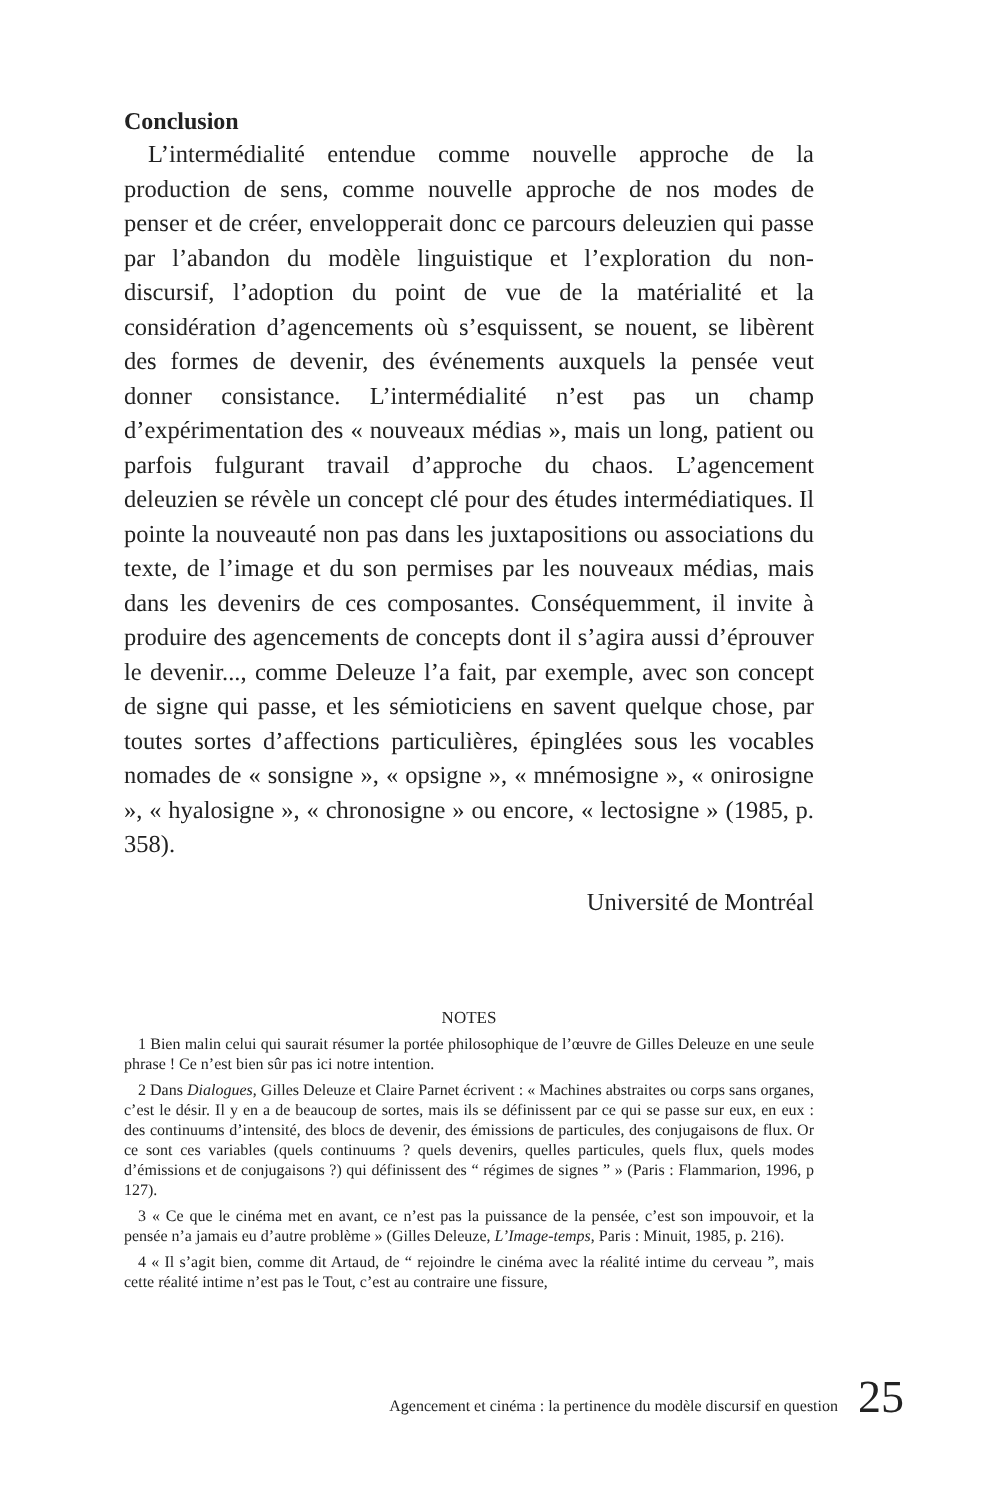Conclusion
L’intermédialité entendue comme nouvelle approche de la production de sens, comme nouvelle approche de nos modes de penser et de créer, envelopperait donc ce parcours deleuzien qui passe par l’abandon du modèle linguistique et l’exploration du non-discursif, l’adoption du point de vue de la matérialité et la considération d’agencements où s’esquissent, se nouent, se libèrent des formes de devenir, des événements auxquels la pensée veut donner consistance. L’intermédialité n’est pas un champ d’expérimentation des « nouveaux médias », mais un long, patient ou parfois fulgurant travail d’approche du chaos. L’agencement deleuzien se révèle un concept clé pour des études intermédiatiques. Il pointe la nouveauté non pas dans les juxtapositions ou associations du texte, de l’image et du son permises par les nouveaux médias, mais dans les devenirs de ces composantes. Conséquemment, il invite à produire des agencements de concepts dont il s’agira aussi d’éprouver le devenir..., comme Deleuze l’a fait, par exemple, avec son concept de signe qui passe, et les sémioticiens en savent quelque chose, par toutes sortes d’affections particulières, épinglées sous les vocables nomades de « sonsigne », « opsigne », « mnémosigne », « onirosigne », « hyalosigne », « chronosigne » ou encore, « lectosigne » (1985, p. 358).
Université de Montréal
NOTES
1 Bien malin celui qui saurait résumer la portée philosophique de l’œuvre de Gilles Deleuze en une seule phrase ! Ce n’est bien sûr pas ici notre intention.
2 Dans Dialogues, Gilles Deleuze et Claire Parnet écrivent : « Machines abstraites ou corps sans organes, c’est le désir. Il y en a de beaucoup de sortes, mais ils se définissent par ce qui se passe sur eux, en eux : des continuums d’intensité, des blocs de devenir, des émissions de particules, des conjugaisons de flux. Or ce sont ces variables (quels continuums ? quels devenirs, quelles particules, quels flux, quels modes d’émissions et de conjugaisons ?) qui définissent des “ régimes de signes ” » (Paris : Flammarion, 1996, p 127).
3 « Ce que le cinéma met en avant, ce n’est pas la puissance de la pensée, c’est son impouvoir, et la pensée n’a jamais eu d’autre problème » (Gilles Deleuze, L’Image-temps, Paris : Minuit, 1985, p. 216).
4 « Il s’agit bien, comme dit Artaud, de “ rejoindre le cinéma avec la réalité intime du cerveau ”, mais cette réalité intime n’est pas le Tout, c’est au contraire une fissure,
Agencement et cinéma : la pertinence du modèle discursif en question 25